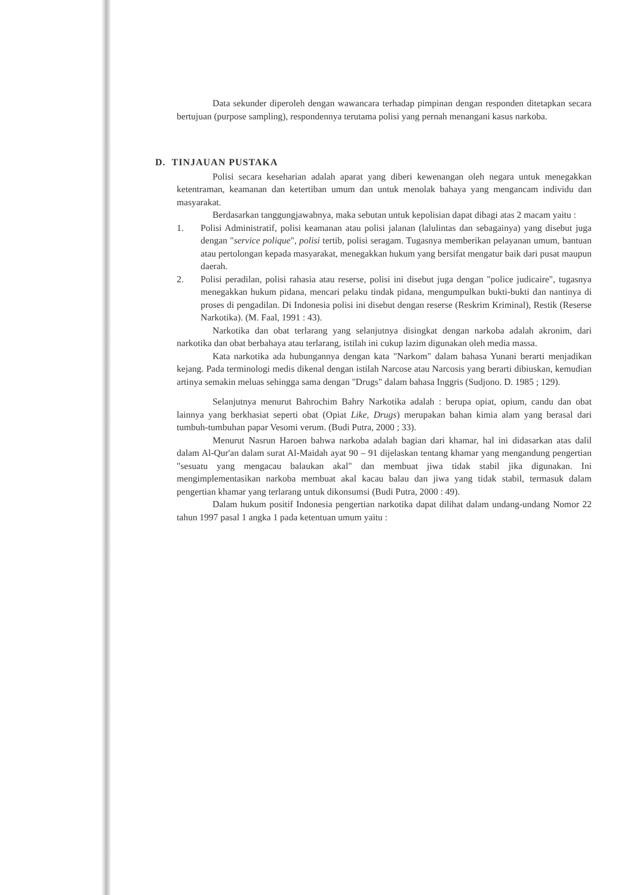Data sekunder diperoleh dengan wawancara terhadap pimpinan dengan responden ditetapkan secara bertujuan (purpose sampling), respondennya terutama polisi yang pernah menangani kasus narkoba.
D. TINJAUAN PUSTAKA
Polisi secara keseharian adalah aparat yang diberi kewenangan oleh negara untuk menegakkan ketentraman, keamanan dan ketertiban umum dan untuk menolak bahaya yang mengancam individu dan masyarakat.
Berdasarkan tanggungjawabnya, maka sebutan untuk kepolisian dapat dibagi atas 2 macam yaitu :
1. Polisi Administratif, polisi keamanan atau polisi jalanan (lalulintas dan sebagainya) yang disebut juga dengan "service polique", polisi tertib, polisi seragam. Tugasnya memberikan pelayanan umum, bantuan atau pertolongan kepada masyarakat, menegakkan hukum yang bersifat mengatur baik dari pusat maupun daerah.
2. Polisi peradilan, polisi rahasia atau reserse, polisi ini disebut juga dengan "police judicaire", tugasnya menegakkan hukum pidana, mencari pelaku tindak pidana, mengumpulkan bukti-bukti dan nantinya di proses di pengadilan. Di Indonesia polisi ini disebut dengan reserse (Reskrim Kriminal), Restik (Reserse Narkotika). (M. Faal, 1991 : 43).
Narkotika dan obat terlarang yang selanjutnya disingkat dengan narkoba adalah akronim, dari narkotika dan obat berbahaya atau terlarang, istilah ini cukup lazim digunakan oleh media massa.
Kata narkotika ada hubungannya dengan kata "Narkom" dalam bahasa Yunani berarti menjadikan kejang. Pada terminologi medis dikenal dengan istilah Narcose atau Narcosis yang berarti dibiuskan, kemudian artinya semakin meluas sehingga sama dengan "Drugs" dalam bahasa Inggris (Sudjono. D. 1985 ; 129).
Selanjutnya menurut Bahrochim Bahry Narkotika adalah : berupa opiat, opium, candu dan obat lainnya yang berkhasiat seperti obat (Opiat Like, Drugs) merupakan bahan kimia alam yang berasal dari tumbuh-tumbuhan papar Vesomi verum. (Budi Putra, 2000 ; 33).
Menurut Nasrun Haroen bahwa narkoba adalah bagian dari khamar, hal ini didasarkan atas dalil dalam Al-Qur'an dalam surat Al-Maidah ayat 90 – 91 dijelaskan tentang khamar yang mengandung pengertian "sesuatu yang mengacau balaukan akal" dan membuat jiwa tidak stabil jika digunakan. Ini mengimplementasikan narkoba membuat akal kacau balau dan jiwa yang tidak stabil, termasuk dalam pengertian khamar yang terlarang untuk dikonsumsi (Budi Putra, 2000 : 49).
Dalam hukum positif Indonesia pengertian narkotika dapat dilihat dalam undang-undang Nomor 22 tahun 1997 pasal 1 angka 1 pada ketentuan umum yaitu :